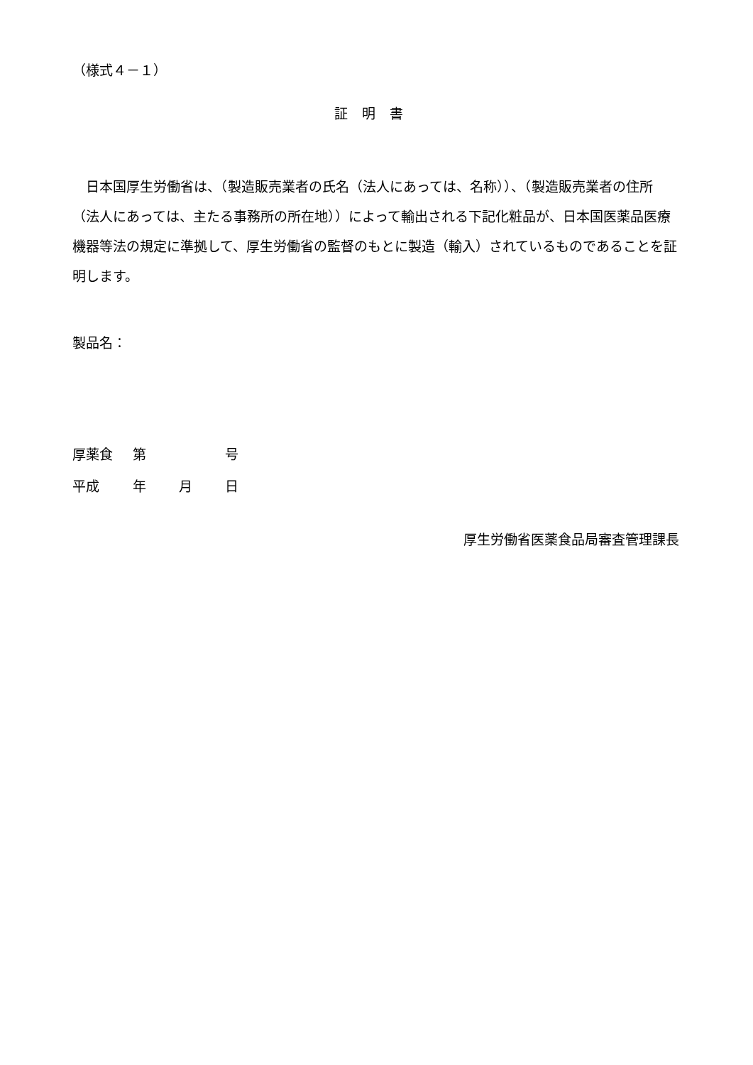（様式４－１）
証明書
　日本国厚生労働省は、（製造販売業者の氏名（法人にあっては、名称））、（製造販売業者の住所（法人にあっては、主たる事務所の所在地））によって輸出される下記化粧品が、日本国医薬品医療機器等法の規定に準拠して、厚生労働省の監督のもとに製造（輸入）されているものであることを証明します。
製品名：
厚薬食 第 号
平成 年 月 日
厚生労働省医薬食品局審査管理課長